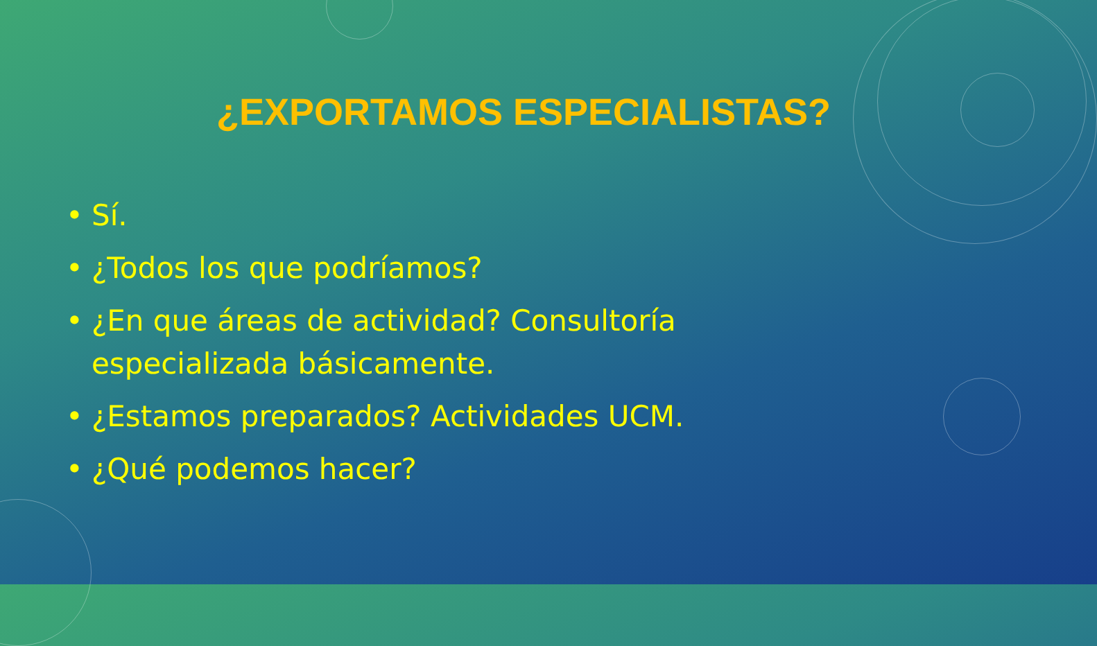¿EXPORTAMOS ESPECIALISTAS?
• Sí.
• ¿Todos los que podríamos?
• ¿En que áreas de actividad? Consultoría especializada básicamente.
• ¿Estamos preparados? Actividades UCM.
• ¿Qué podemos hacer?